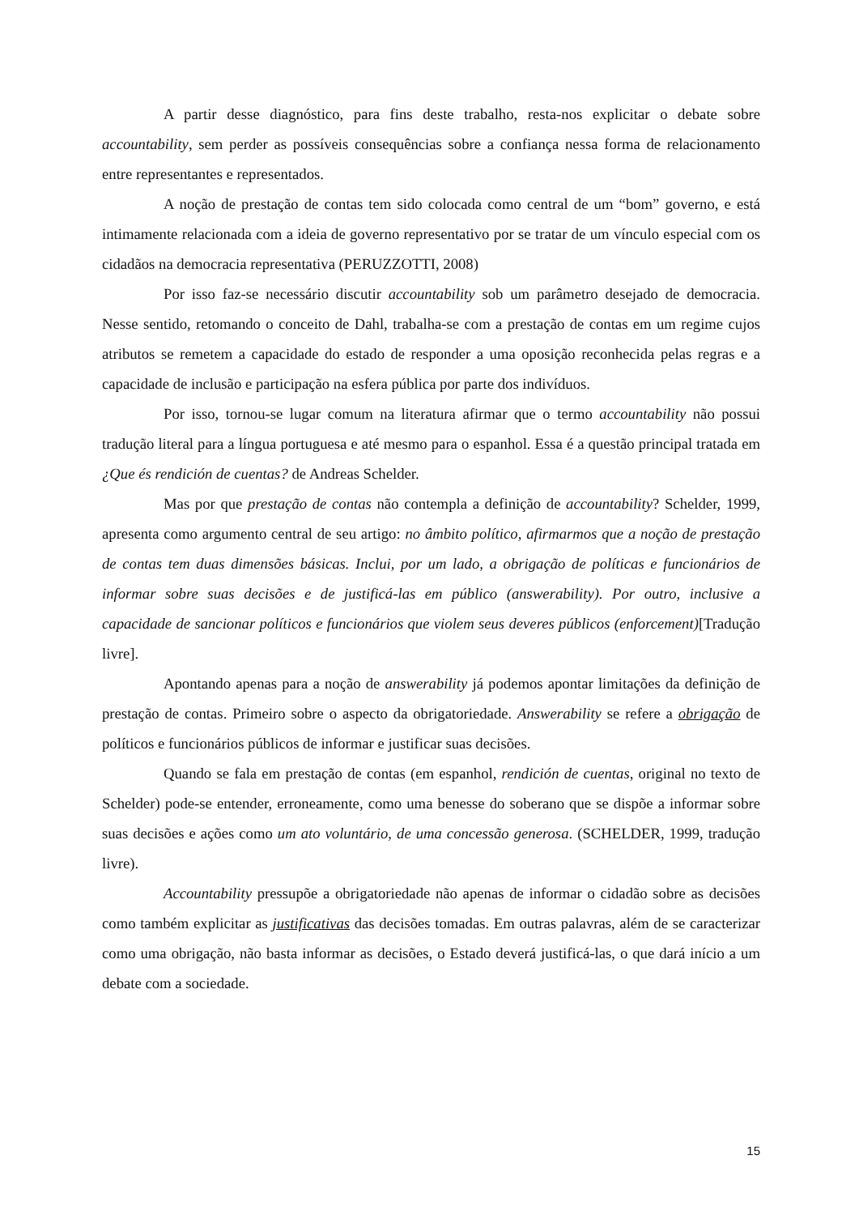A partir desse diagnóstico, para fins deste trabalho, resta-nos explicitar o debate sobre accountability, sem perder as possíveis consequências sobre a confiança nessa forma de relacionamento entre representantes e representados.
A noção de prestação de contas tem sido colocada como central de um “bom” governo, e está intimamente relacionada com a ideia de governo representativo por se tratar de um vínculo especial com os cidadãos na democracia representativa (PERUZZOTTI, 2008)
Por isso faz-se necessário discutir accountability sob um parâmetro desejado de democracia. Nesse sentido, retomando o conceito de Dahl, trabalha-se com a prestação de contas em um regime cujos atributos se remetem a capacidade do estado de responder a uma oposição reconhecida pelas regras e a capacidade de inclusão e participação na esfera pública por parte dos indivíduos.
Por isso, tornou-se lugar comum na literatura afirmar que o termo accountability não possui tradução literal para a língua portuguesa e até mesmo para o espanhol. Essa é a questão principal tratada em ¿Que és rendición de cuentas? de Andreas Schelder.
Mas por que prestação de contas não contempla a definição de accountability? Schelder, 1999, apresenta como argumento central de seu artigo: no âmbito político, afirmarmos que a noção de prestação de contas tem duas dimensões básicas. Inclui, por um lado, a obrigação de políticas e funcionários de informar sobre suas decisões e de justificá-las em público (answerability). Por outro, inclusive a capacidade de sancionar políticos e funcionários que violem seus deveres públicos (enforcement)[Tradução livre].
Apontando apenas para a noção de answerability já podemos apontar limitações da definição de prestação de contas. Primeiro sobre o aspecto da obrigatoriedade. Answerability se refere a obrigação de políticos e funcionários públicos de informar e justificar suas decisões.
Quando se fala em prestação de contas (em espanhol, rendición de cuentas, original no texto de Schelder) pode-se entender, erroneamente, como uma benesse do soberano que se dispõe a informar sobre suas decisões e ações como um ato voluntário, de uma concessão generosa. (SCHELDER, 1999, tradução livre).
Accountability pressupõe a obrigatoriedade não apenas de informar o cidadão sobre as decisões como também explicitar as justificativas das decisões tomadas. Em outras palavras, além de se caracterizar como uma obrigação, não basta informar as decisões, o Estado deverá justificá-las, o que dará início a um debate com a sociedade.
15